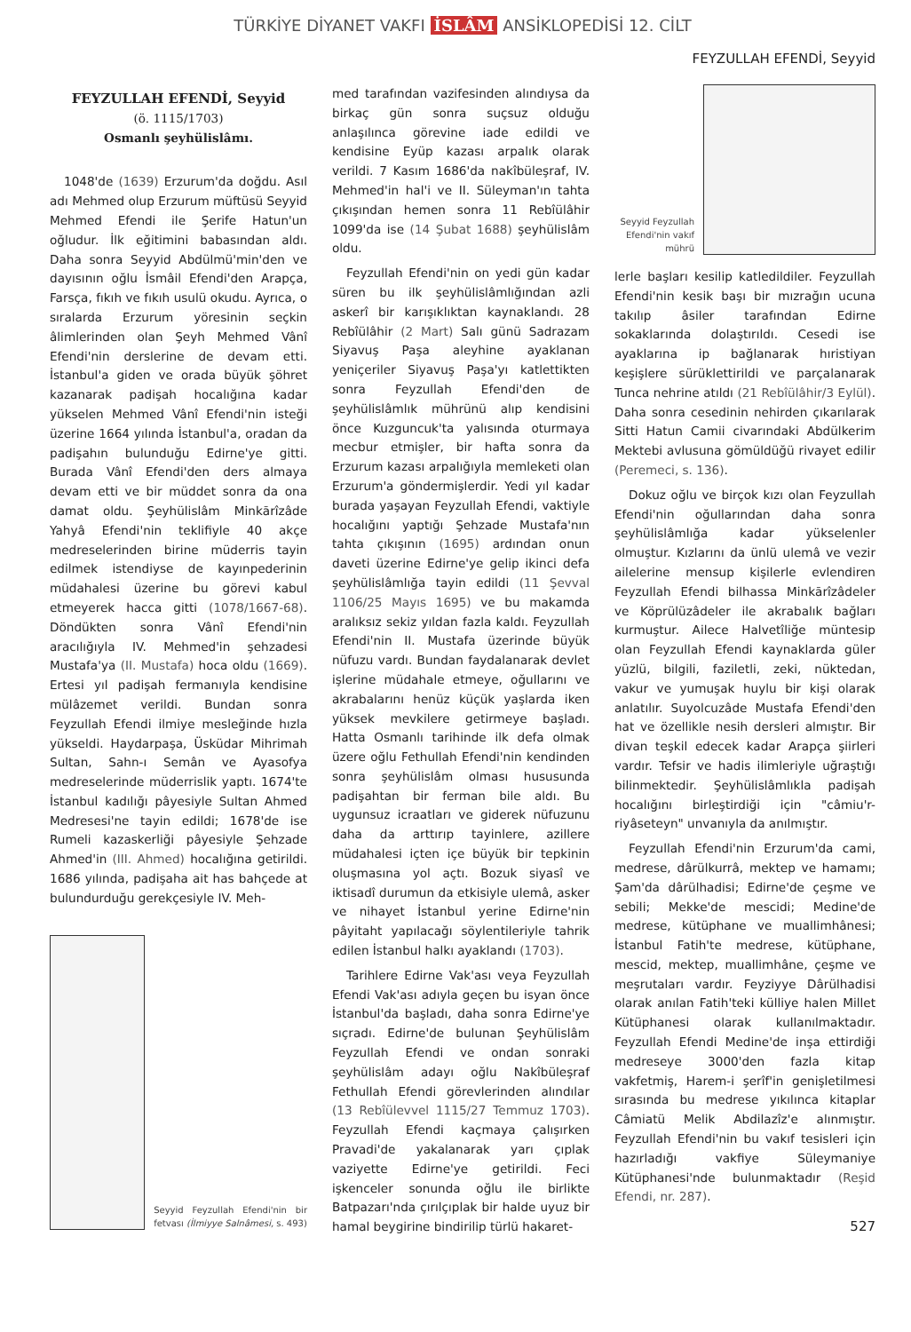TÜRKİYE DİYANET VAKFI İSLÂM ANSİKLOPEDİSİ 12. CİLT
FEYZULLAH EFENDİ, Seyyid
FEYZULLAH EFENDİ, Seyyid
(ö. 1115/1703)
Osmanlı şeyhülislâmı.
1048'de (1639) Erzurum'da doğdu. Asıl adı Mehmed olup Erzurum müftüsü Seyyid Mehmed Efendi ile Şerife Hatun'un oğludur. İlk eğitimini babasından aldı. Daha sonra Seyyid Abdülmü'min'den ve dayısının oğlu İsmâil Efendi'den Arapça, Farsça, fıkıh ve fıkıh usulü okudu. Ayrıca, o sıralarda Erzurum yöresinin seçkin âlimlerinden olan Şeyh Mehmed Vânî Efendi'nin derslerine de devam etti. İstanbul'a giden ve orada büyük şöhret kazanarak padişah hocalığına kadar yükselen Mehmed Vânî Efendi'nin isteği üzerine 1664 yılında İstanbul'a, oradan da padişahın bulunduğu Edirne'ye gitti. Burada Vânî Efendi'den ders almaya devam etti ve bir müddet sonra da ona damat oldu. Şeyhülislâm Minkārîzâde Yahyâ Efendi'nin teklifiyle 40 akçe medreselerinden birine müderris tayin edilmek istendiyse de kayınpederinin müdahalesi üzerine bu görevi kabul etmeyerek hacca gitti (1078/1667-68). Döndükten sonra Vânî Efendi'nin aracılığıyla IV. Mehmed'in şehzadesi Mustafa'ya (II. Mustafa) hoca oldu (1669). Ertesi yıl padişah fermanıyla kendisine mülâzemet verildi. Bundan sonra Feyzullah Efendi ilmiye mesleğinde hızla yükseldi. Haydarpaşa, Üsküdar Mihrimah Sultan, Sahn-ı Semân ve Ayasofya medreselerinde müderrislik yaptı. 1674'te İstanbul kadılığı pâyesiyle Sultan Ahmed Medresesi'ne tayin edildi; 1678'de ise Rumeli kazaskerliği pâyesiyle Şehzade Ahmed'in (III. Ahmed) hocalığına getirildi. 1686 yılında, padişaha ait has bahçede at bulundurduğu gerekçesiyle IV. Meh-
Seyyid Feyzullah Efendi'nin bir fetvası (İlmiyye Salnâmesi, s. 493)
med tarafından vazifesinden alındıysa da birkaç gün sonra suçsuz olduğu anlaşılınca görevine iade edildi ve kendisine Eyüp kazası arpalık olarak verildi. 7 Kasım 1686'da nakîbüleşraf, IV. Mehmed'in hal'i ve II. Süleyman'ın tahta çıkışından hemen sonra 11 Rebîülâhir 1099'da ise (14 Şubat 1688) şeyhülislâm oldu.
Feyzullah Efendi'nin on yedi gün kadar süren bu ilk şeyhülislâmlığından azli askerî bir karışıklıktan kaynaklandı. 28 Rebîülâhir (2 Mart) Salı günü Sadrazam Siyavuş Paşa aleyhine ayaklanan yeniçeriler Siyavuş Paşa'yı katlettikten sonra Feyzullah Efendi'den de şeyhülislâmlık mührünü alıp kendisini önce Kuzguncuk'ta yalısında oturmaya mecbur etmişler, bir hafta sonra da Erzurum kazası arpalığıyla memleketi olan Erzurum'a göndermişlerdir. Yedi yıl kadar burada yaşayan Feyzullah Efendi, vaktiyle hocalığını yaptığı Şehzade Mustafa'nın tahta çıkışının (1695) ardından onun daveti üzerine Edirne'ye gelip ikinci defa şeyhülislâmlığa tayin edildi (11 Şevval 1106/25 Mayıs 1695) ve bu makamda aralıksız sekiz yıldan fazla kaldı. Feyzullah Efendi'nin II. Mustafa üzerinde büyük nüfuzu vardı. Bundan faydalanarak devlet işlerine müdahale etmeye, oğullarını ve akrabalarını henüz küçük yaşlarda iken yüksek mevkilere getirmeye başladı. Hatta Osmanlı tarihinde ilk defa olmak üzere oğlu Fethullah Efendi'nin kendinden sonra şeyhülislâm olması hususunda padişahtan bir ferman bile aldı. Bu uygunsuz icraatları ve giderek nüfuzunu daha da arttırıp tayinlere, azillere müdahalesi içten içe büyük bir tepkinin oluşmasına yol açtı. Bozuk siyasî ve iktisadî durumun da etkisiyle ulemâ, asker ve nihayet İstanbul yerine Edirne'nin pâyitaht yapılacağı söylentileriyle tahrik edilen İstanbul halkı ayaklandı (1703).
Tarihlere Edirne Vak'ası veya Feyzullah Efendi Vak'ası adıyla geçen bu isyan önce İstanbul'da başladı, daha sonra Edirne'ye sıçradı. Edirne'de bulunan Şeyhülislâm Feyzullah Efendi ve ondan sonraki şeyhülislâm adayı oğlu Nakîbüleşraf Fethullah Efendi görevlerinden alındılar (13 Rebîülevvel 1115/27 Temmuz 1703). Feyzullah Efendi kaçmaya çalışırken Pravadi'de yakalanarak yarı çıplak vaziyette Edirne'ye getirildi. Feci işkenceler sonunda oğlu ile birlikte Batpazarı'nda çırılçıplak bir halde uyuz bir hamal beygirine bindirilip türlü hakaret-
Seyyid Feyzullah Efendi'nin vakıf mührü
lerle başları kesilip katledildiler. Feyzullah Efendi'nin kesik başı bir mızrağın ucuna takılıp âsiler tarafından Edirne sokaklarında dolaştırıldı. Cesedi ise ayaklarına ip bağlanarak hıristiyan keşişlere sürüklettirildi ve parçalanarak Tunca nehrine atıldı (21 Rebîülâhir/3 Eylül). Daha sonra cesedinin nehirden çıkarılarak Sitti Hatun Camii civarındaki Abdülkerim Mektebi avlusuna gömüldüğü rivayet edilir (Peremeci, s. 136).
Dokuz oğlu ve birçok kızı olan Feyzullah Efendi'nin oğullarından daha sonra şeyhülislâmlığa kadar yükselenler olmuştur. Kızlarını da ünlü ulemâ ve vezir ailelerine mensup kişilerle evlendiren Feyzullah Efendi bilhassa Minkārîzâdeler ve Köprülüzâdeler ile akrabalık bağları kurmuştur. Ailece Halvetîliğe müntesip olan Feyzullah Efendi kaynaklarda güler yüzlü, bilgili, faziletli, zeki, nüktedan, vakur ve yumuşak huylu bir kişi olarak anlatılır. Suyolcuzâde Mustafa Efendi'den hat ve özellikle nesih dersleri almıştır. Bir divan teşkil edecek kadar Arapça şiirleri vardır. Tefsir ve hadis ilimleriyle uğraştığı bilinmektedir. Şeyhülislâmlıkla padişah hocalığını birleştirdiği için "câmiu'r-riyâseteyn" unvanıyla da anılmıştır.
Feyzullah Efendi'nin Erzurum'da cami, medrese, dârülkurrâ, mektep ve hamamı; Şam'da dârülhadisi; Edirne'de çeşme ve sebili; Mekke'de mescidi; Medine'de medrese, kütüphane ve muallimhânesi; İstanbul Fatih'te medrese, kütüphane, mescid, mektep, muallimhâne, çeşme ve meşrutaları vardır. Feyziyye Dârülhadisi olarak anılan Fatih'teki külliye halen Millet Kütüphanesi olarak kullanılmaktadır. Feyzullah Efendi Medine'de inşa ettirdiği medreseye 3000'den fazla kitap vakfetmiş, Harem-i şerîf'in genişletilmesi sırasında bu medrese yıkılınca kitaplar Câmiatü Melik Abdilazîz'e alınmıştır. Feyzullah Efendi'nin bu vakıf tesisleri için hazırladığı vakfiye Süleymaniye Kütüphanesi'nde bulunmaktadır (Reşid Efendi, nr. 287).
527